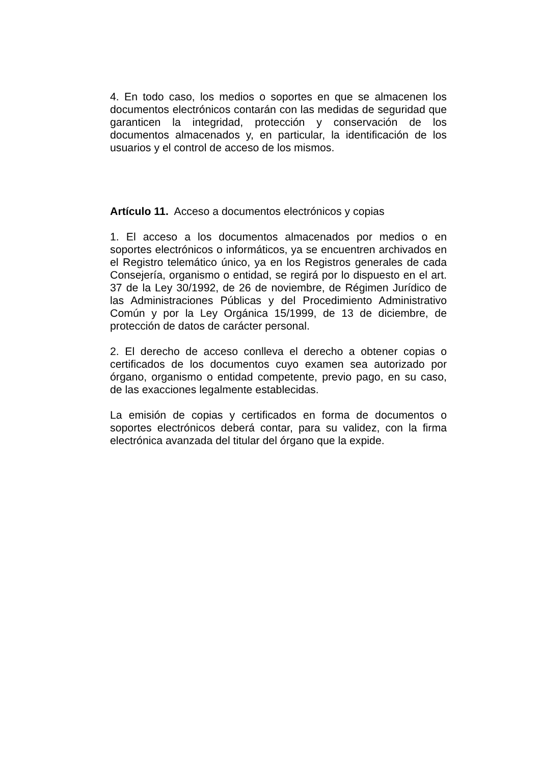4. En todo caso, los medios o soportes en que se almacenen los documentos electrónicos contarán con las medidas de seguridad que garanticen la integridad, protección y conservación de los documentos almacenados y, en particular, la identificación de los usuarios y el control de acceso de los mismos.
Artículo 11. Acceso a documentos electrónicos y copias
1. El acceso a los documentos almacenados por medios o en soportes electrónicos o informáticos, ya se encuentren archivados en el Registro telemático único, ya en los Registros generales de cada Consejería, organismo o entidad, se regirá por lo dispuesto en el art. 37 de la Ley 30/1992, de 26 de noviembre, de Régimen Jurídico de las Administraciones Públicas y del Procedimiento Administrativo Común y por la Ley Orgánica 15/1999, de 13 de diciembre, de protección de datos de carácter personal.
2. El derecho de acceso conlleva el derecho a obtener copias o certificados de los documentos cuyo examen sea autorizado por órgano, organismo o entidad competente, previo pago, en su caso, de las exacciones legalmente establecidas.
La emisión de copias y certificados en forma de documentos o soportes electrónicos deberá contar, para su validez, con la firma electrónica avanzada del titular del órgano que la expide.